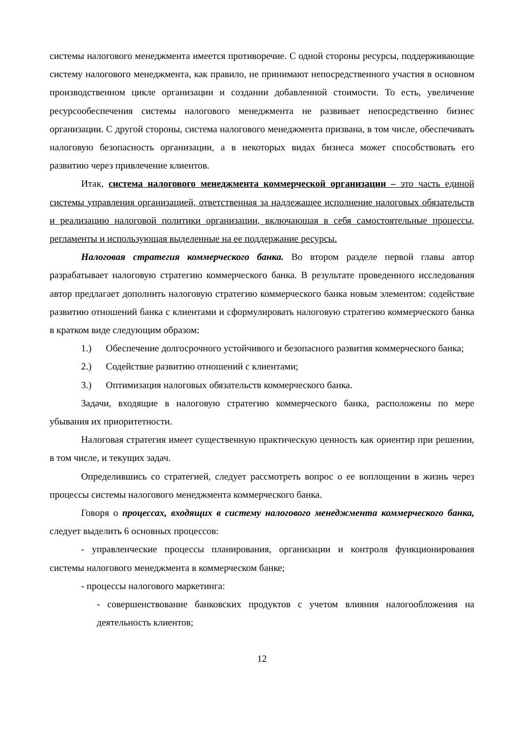системы налогового менеджмента имеется противоречие. С одной стороны ресурсы, поддерживающие систему налогового менеджмента, как правило, не принимают непосредственного участия в основном производственном цикле организации и создании добавленной стоимости. То есть, увеличение ресурсообеспечения системы налогового менеджмента не развивает непосредственно бизнес организации. С другой стороны, система налогового менеджмента призвана, в том числе, обеспечивать налоговую безопасность организации, а в некоторых видах бизнеса может способствовать его развитию через привлечение клиентов.
Итак, система налогового менеджмента коммерческой организации – это часть единой системы управления организацией, ответственная за надлежащее исполнение налоговых обязательств и реализацию налоговой политики организации, включающая в себя самостоятельные процессы, регламенты и использующая выделенные на ее поддержание ресурсы.
Налоговая стратегия коммерческого банка. Во втором разделе первой главы автор разрабатывает налоговую стратегию коммерческого банка. В результате проведенного исследования автор предлагает дополнить налоговую стратегию коммерческого банка новым элементом: содействие развитию отношений банка с клиентами и сформулировать налоговую стратегию коммерческого банка в кратком виде следующим образом:
1.) Обеспечение долгосрочного устойчивого и безопасного развития коммерческого банка;
2.) Содействие развитию отношений с клиентами;
3.) Оптимизация налоговых обязательств коммерческого банка.
Задачи, входящие в налоговую стратегию коммерческого банка, расположены по мере убывания их приоритетности.
Налоговая стратегия имеет существенную практическую ценность как ориентир при решении, в том числе, и текущих задач.
Определившись со стратегией, следует рассмотреть вопрос о ее воплощении в жизнь через процессы системы налогового менеджмента коммерческого банка.
Говоря о процессах, входящих в систему налогового менеджмента коммерческого банка, следует выделить 6 основных процессов:
- управленческие процессы планирования, организации и контроля функционирования системы налогового менеджмента в коммерческом банке;
- процессы налогового маркетинга:
- совершенствование банковских продуктов с учетом влияния налогообложения на деятельность клиентов;
12